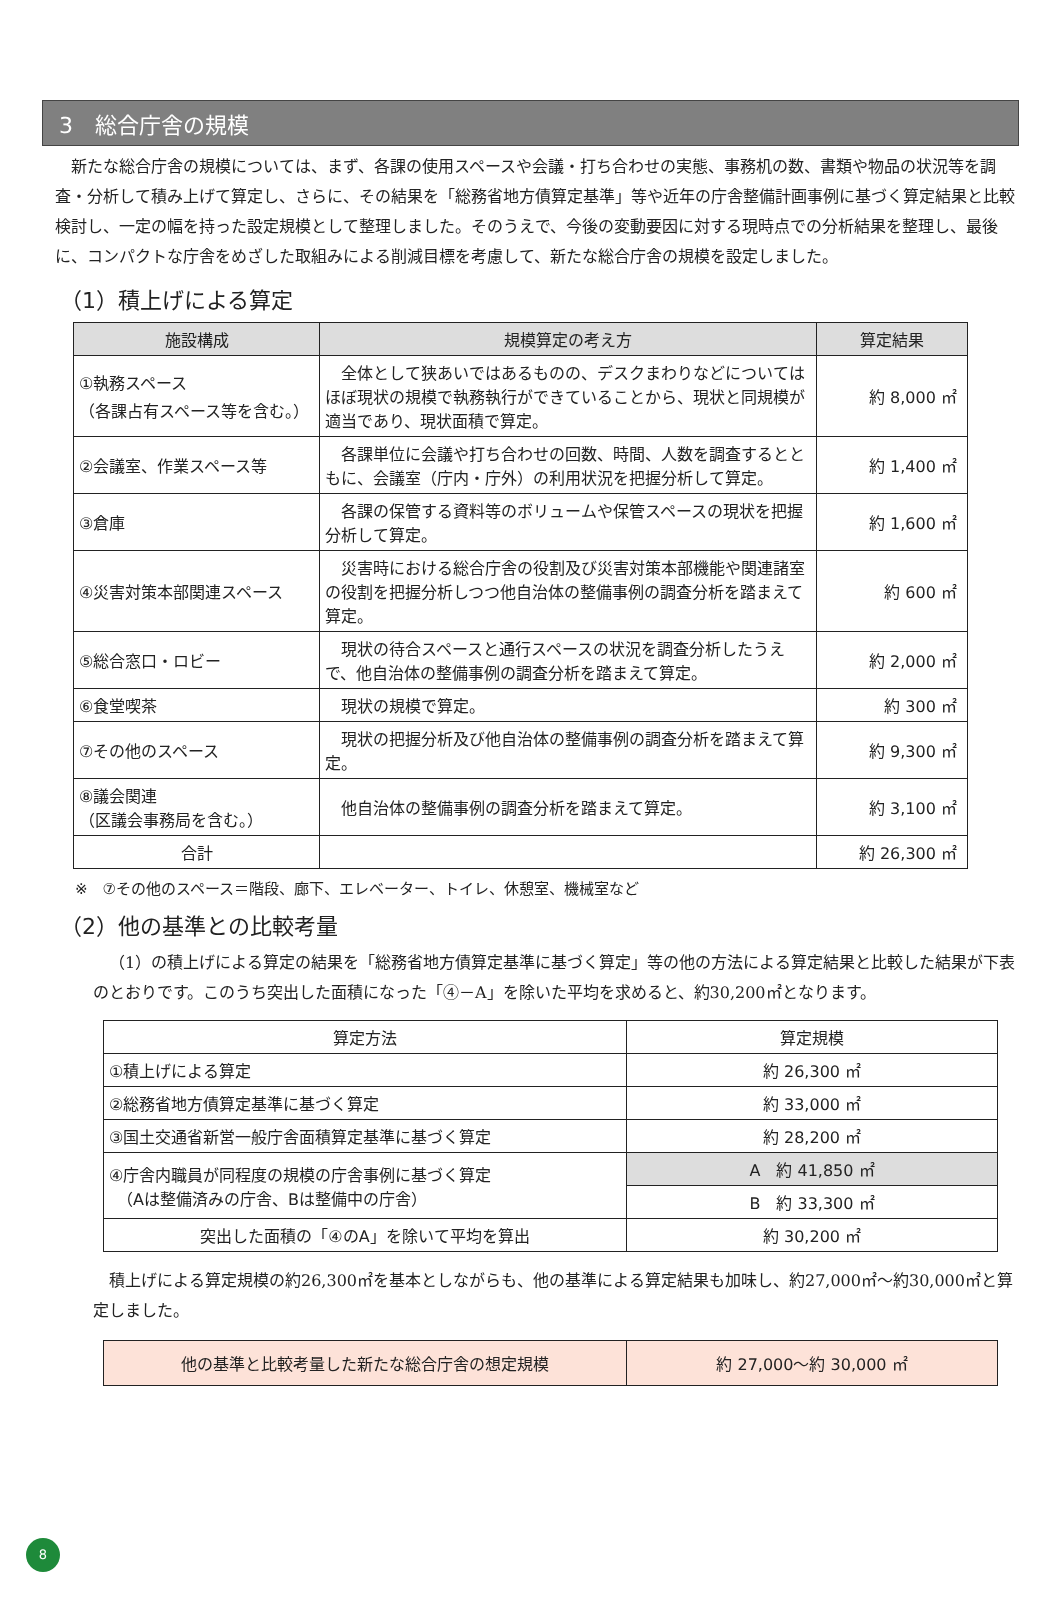3　総合庁舎の規模
新たな総合庁舎の規模については、まず、各課の使用スペースや会議・打ち合わせの実態、事務机の数、書類や物品の状況等を調査・分析して積み上げて算定し、さらに、その結果を「総務省地方債算定基準」等や近年の庁舎整備計画事例に基づく算定結果と比較検討し、一定の幅を持った設定規模として整理しました。そのうえで、今後の変動要因に対する現時点での分析結果を整理し、最後に、コンパクトな庁舎をめざした取組みによる削減目標を考慮して、新たな総合庁舎の規模を設定しました。
（1）積上げによる算定
| 施設構成 | 規模算定の考え方 | 算定結果 |
| --- | --- | --- |
| ①執務スペース （各課占有スペース等を含む。） | 全体として狭あいではあるものの、デスクまわりなどについてはほぼ現状の規模で執務執行ができていることから、現状と同規模が適当であり、現状面積で算定。 | 約 8,000 ㎡ |
| ②会議室、作業スペース等 | 各課単位に会議や打ち合わせの回数、時間、人数を調査するとともに、会議室（庁内・庁外）の利用状況を把握分析して算定。 | 約 1,400 ㎡ |
| ③倉庫 | 各課の保管する資料等のボリュームや保管スペースの現状を把握分析して算定。 | 約 1,600 ㎡ |
| ④災害対策本部関連スペース | 災害時における総合庁舎の役割及び災害対策本部機能や関連諸室の役割を把握分析しつつ他自治体の整備事例の調査分析を踏まえて算定。 | 約 600 ㎡ |
| ⑤総合窓口・ロビー | 現状の待合スペースと通行スペースの状況を調査分析したうえで、他自治体の整備事例の調査分析を踏まえて算定。 | 約 2,000 ㎡ |
| ⑥食堂喫茶 | 現状の規模で算定。 | 約 300 ㎡ |
| ⑦その他のスペース | 現状の把握分析及び他自治体の整備事例の調査分析を踏まえて算定。 | 約 9,300 ㎡ |
| ⑧議会関連 （区議会事務局を含む。） | 他自治体の整備事例の調査分析を踏まえて算定。 | 約 3,100 ㎡ |
| 合計 | | 約 26,300 ㎡ |
※　⑦その他のスペース＝階段、廊下、エレベーター、トイレ、休憩室、機械室など
（2）他の基準との比較考量
（1）の積上げによる算定の結果を「総務省地方債算定基準に基づく算定」等の他の方法による算定結果と比較した結果が下表のとおりです。このうち突出した面積になった「④－A」を除いた平均を求めると、約30,200㎡となります。
| 算定方法 | 算定規模 |
| ①積上げによる算定 | 約 26,300 ㎡ |
| ②総務省地方債算定基準に基づく算定 | 約 33,000 ㎡ |
| ③国土交通省新営一般庁舎面積算定基準に基づく算定 | 約 28,200 ㎡ |
| ④庁舎内職員が同程度の規模の庁舎事例に基づく算定 （Aは整備済みの庁舎、Bは整備中の庁舎） | A 約 41,850 ㎡ |
| | B 約 33,300 ㎡ |
| 突出した面積の「④のA」を除いて平均を算出 | 約 30,200 ㎡ |
積上げによる算定規模の約26,300㎡を基本としながらも、他の基準による算定結果も加味し、約27,000㎡～約30,000㎡と算定しました。
| 他の基準と比較考量した新たな総合庁舎の想定規模 | 約 27,000～約 30,000 ㎡ |
8